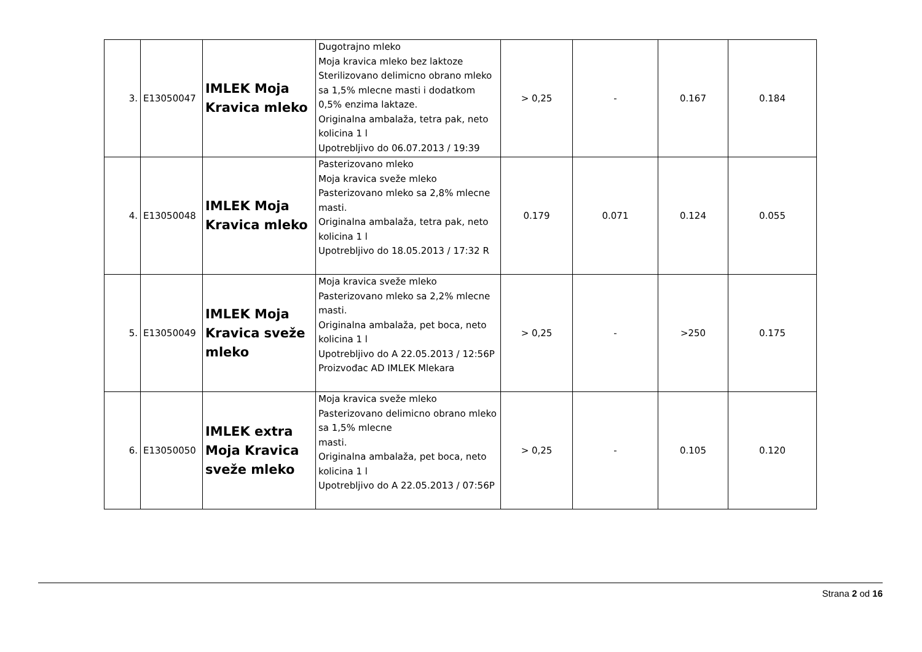| 3. | E13050047 | IMLEK Moja Kravica mleko | Dugotrajno mleko Moja kravica mleko bez laktoze Sterilizovano delimicno obrano mleko sa 1,5% mlecne masti i dodatkom 0,5% enzima laktaze. Originalna ambalaža, tetra pak, neto kolicina 1 l Upotrebljivo do 06.07.2013 / 19:39 | > 0,25 | - | 0.167 | 0.184 |
| 4. | E13050048 | IMLEK Moja Kravica mleko | Pasterizovano mleko Moja kravica sveže mleko Pasterizovano mleko sa 2,8% mlecne masti. Originalna ambalaža, tetra pak, neto kolicina 1 l Upotrebljivo do 18.05.2013 / 17:32 R | 0.179 | 0.071 | 0.124 | 0.055 |
| 5. | E13050049 | IMLEK Moja Kravica sveže mleko | Moja kravica sveže mleko Pasterizovano mleko sa 2,2% mlecne masti. Originalna ambalaža, pet boca, neto kolicina 1 l Upotrebljivo do A 22.05.2013 / 12:56P Proizvođac AD IMLEK Mlekara | > 0,25 | - | >250 | 0.175 |
| 6. | E13050050 | IMLEK extra Moja Kravica sveže mleko | Moja kravica sveže mleko Pasterizovano delimicno obrano mleko sa 1,5% mlecne masti. Originalna ambalaža, pet boca, neto kolicina 1 l Upotrebljivo do A 22.05.2013 / 07:56P | > 0,25 | - | 0.105 | 0.120 |
Strana 2 od 16